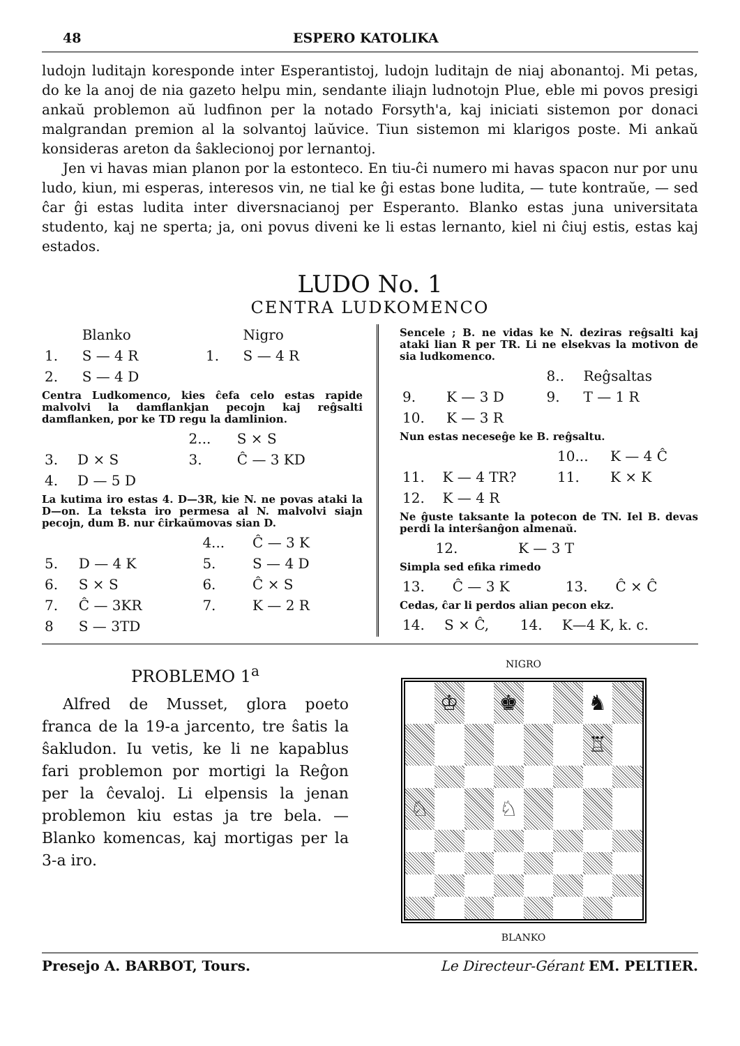48 ESPERO KATOLIKA
ludojn luditajn koresponde inter Esperantistoj, ludojn luditajn de niaj abonantoj. Mi petas, do ke la anoj de nia gazeto helpu min, sendante iliajn ludnotojn Plue, eble mi povos presigi ankaŭ problemon aŭ ludfinon per la notado Forsyth'a, kaj iniciati sistemon por donaci malgrandan premion al la solvantoj laŭvice. Tiun sistemon mi klarigos poste. Mi ankaŭ konsideras areton da ŝaklecionoj por lernantoj.
Jen vi havas mian planon por la estonteco. En tiu-ĉi numero mi havas spacon nur por unu ludo, kiun, mi esperas, interesos vin, ne tial ke ĝi estas bone ludita, — tute kontraŭe, — sed ĉar ĝi estas ludita inter diversnacianoj per Esperanto. Blanko estas juna universitata studento, kaj ne sperta; ja, oni povus diveni ke li estas lernanto, kiel ni ĉiuj estis, estas kaj estados.
LUDO No. 1
CENTRA LUDKOMENCO
| | Blanko | | Nigro |
| --- | --- | --- | --- |
| 1. | S — 4 R | 1. | S — 4 R |
| 2. | S — 4 D | | |
Centra Ludkomenco, kies ĉefa celo estas rapide malvolvi la damflankjan pecojn kaj reĝsalti damflanken, por ke TD regu la damlinion.
| | | 2... | S × S |
| 3. | D × S | 3. | Ĉ — 3 KD |
| 4. | D — 5 D | | |
La kutima iro estas 4. D—3R, kie N. ne povas ataki la D—on. La teksta iro permesa al N. malvolvi siajn pecojn, dum B. nur ĉirkaŭmovas sian D.
| | | 4... | Ĉ — 3 K |
| 5. | D — 4 K | 5. | S — 4 D |
| 6. | S × S | 6. | Ĉ × S |
| 7. | Ĉ — 3KR | 7. | K — 2 R |
| 8 | S — 3TD | | |
Sencele ; B. ne vidas ke N. deziras reĝsalti kaj ataki lian R per TR. Li ne elsekvas la motivon de sia ludkomenco.
| | | 8.. | Reĝsaltas |
| 9. | K — 3 D | 9. | T — 1 R |
| 10. | K — 3 R | | |
Nun estas neceseĝe ke B. reĝsaltu.
| | | 10... | K — 4 Ĉ |
| 11. | K — 4 TR? | 11. | K × K |
| 12. | K — 4 R | | |
Ne ĝuste taksante la potecon de TN. Iel B. devas perdi la interŝanĝon almenaŭ.
| | | 12. | K — 3 T |
Simpla sed efika rimedo
| 13. | Ĉ — 3 K | 13. | Ĉ × Ĉ |
Cedas, ĉar li perdos alian pecon ekz.
| 14. | S × Ĉ, | 14. | K—4 K, k. c. |
PROBLEMO 1<sup>a</sup>
Alfred de Musset, glora poeto franca de la 19-a jarcento, tre ŝatis la ŝakludon. Iu vetis, ke li ne kapablus fari problemon por mortigi la Reĝon per la ĉevaloj. Li elpensis la jenan problemon kiu estas ja tre bela. — Blanko komencas, kaj mortigas per la 3-a iro.
NIGRO
♔
♚
♞
♖
♘
♘
BLANKO
Presejo A. BARBOT, Tours. Le Directeur-Gérant EM. PELTIER.